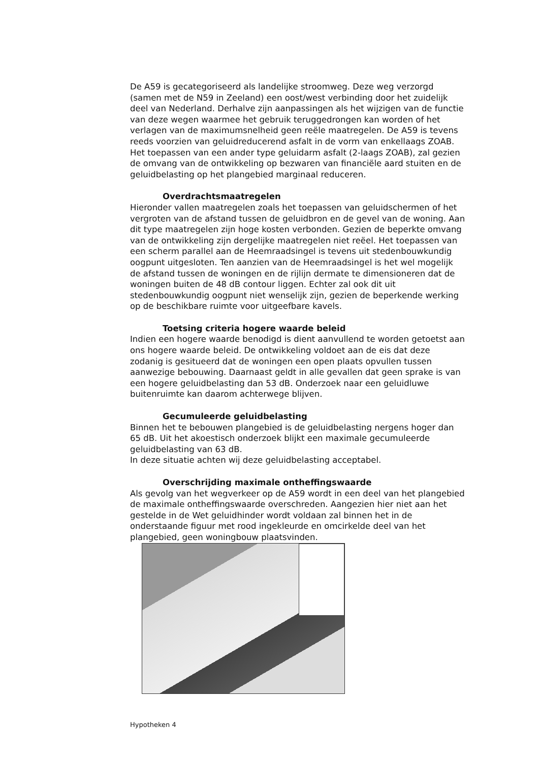De A59 is gecategoriseerd als landelijke stroomweg. Deze weg verzorgd (samen met de N59 in Zeeland) een oost/west verbinding door het zuidelijk deel van Nederland. Derhalve zijn aanpassingen als het wijzigen van de functie van deze wegen waarmee het gebruik teruggedrongen kan worden of het verlagen van de maximumsnelheid geen reële maatregelen. De A59 is tevens reeds voorzien van geluidreducerend asfalt in de vorm van enkellaags ZOAB. Het toepassen van een ander type geluidarm asfalt (2-laags ZOAB), zal gezien de omvang van de ontwikkeling op bezwaren van financiële aard stuiten en de geluidbelasting op het plangebied marginaal reduceren.
Overdrachtsmaatregelen
Hieronder vallen maatregelen zoals het toepassen van geluidschermen of het vergroten van de afstand tussen de geluidbron en de gevel van de woning. Aan dit type maatregelen zijn hoge kosten verbonden. Gezien de beperkte omvang van de ontwikkeling zijn dergelijke maatregelen niet reëel. Het toepassen van een scherm parallel aan de Heemraadsingel is tevens uit stedenbouwkundig oogpunt uitgesloten. Ten aanzien van de Heemraadsingel is het wel mogelijk de afstand tussen de woningen en de rijlijn dermate te dimensioneren dat de woningen buiten de 48 dB contour liggen. Echter zal ook dit uit stedenbouwkundig oogpunt niet wenselijk zijn, gezien de beperkende werking op de beschikbare ruimte voor uitgeefbare kavels.
Toetsing criteria hogere waarde beleid
Indien een hogere waarde benodigd is dient aanvullend te worden getoetst aan ons hogere waarde beleid. De ontwikkeling voldoet aan de eis dat deze zodanig is gesitueerd dat de woningen een open plaats opvullen tussen aanwezige bebouwing. Daarnaast geldt in alle gevallen dat geen sprake is van een hogere geluidbelasting dan 53 dB. Onderzoek naar een geluidluwe buitenruimte kan daarom achterwege blijven.
Gecumuleerde geluidbelasting
Binnen het te bebouwen plangebied is de geluidbelasting nergens hoger dan 65 dB. Uit het akoestisch onderzoek blijkt een maximale gecumuleerde geluidbelasting van 63 dB.
In deze situatie achten wij deze geluidbelasting acceptabel.
Overschrijding maximale ontheffingswaarde
Als gevolg van het wegverkeer op de A59 wordt in een deel van het plangebied de maximale ontheffingswaarde overschreden. Aangezien hier niet aan het gestelde in de Wet geluidhinder wordt voldaan zal binnen het in de onderstaande figuur met rood ingekleurde en omcirkelde deel van het plangebied, geen woningbouw plaatsvinden.
Hypotheken 4